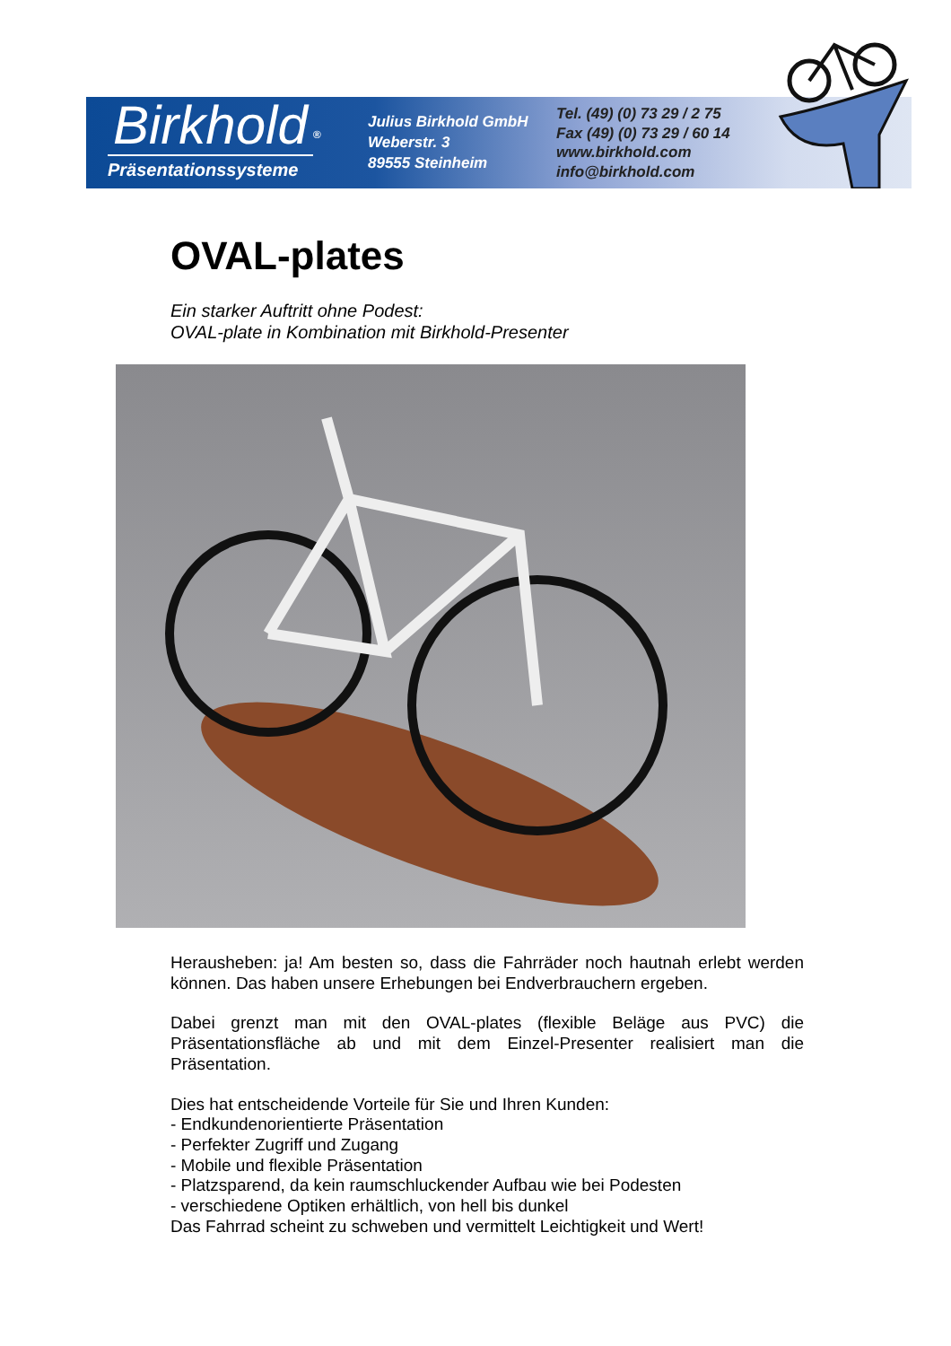Birkhold
<sup>®</sup>
Präsentationssysteme
Julius Birkhold GmbH
Weberstr. 3
89555 Steinheim
Tel. (49) (0) 73 29 / 2 75
Fax (49) (0) 73 29 / 60 14
www.birkhold.com
info@birkhold.com
OVAL-plates
Ein starker Auftritt ohne Podest:
OVAL-plate in Kombination mit Birkhold-Presenter
Herausheben: ja! Am besten so, dass die Fahrräder noch hautnah erlebt werden können. Das haben unsere Erhebungen bei Endverbrauchern ergeben.
Dabei grenzt man mit den OVAL-plates (flexible Beläge aus PVC) die Präsentationsfläche ab und mit dem Einzel-Presenter realisiert man die Präsentation.
Dies hat entscheidende Vorteile für Sie und Ihren Kunden:
- Endkundenorientierte Präsentation
- Perfekter Zugriff und Zugang
- Mobile und flexible Präsentation
- Platzsparend, da kein raumschluckender Aufbau wie bei Podesten
- verschiedene Optiken erhältlich, von hell bis dunkel
Das Fahrrad scheint zu schweben und vermittelt Leichtigkeit und Wert!